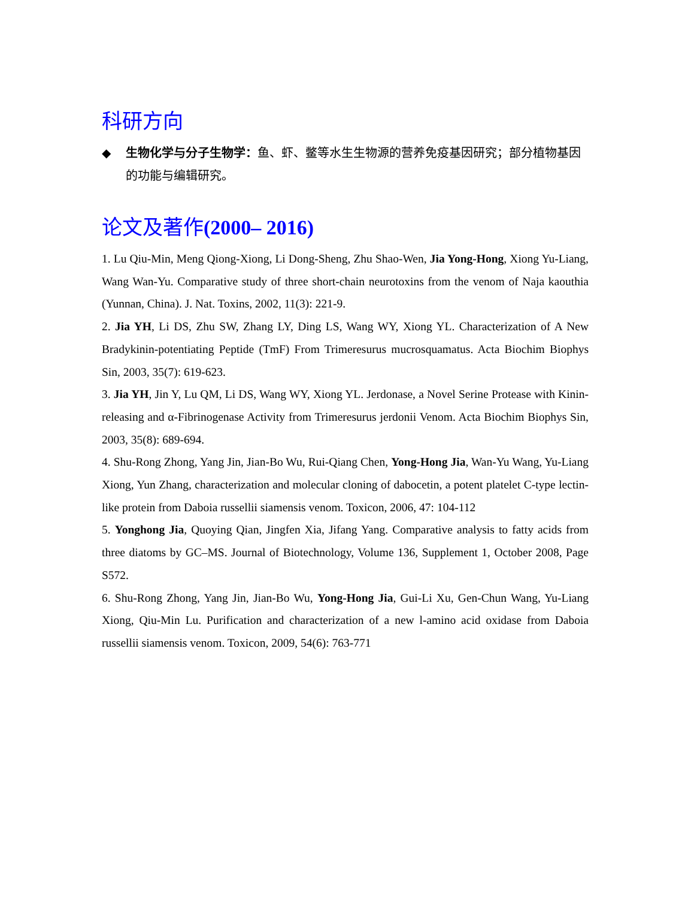科研方向
◆ 生物化学与分子生物学：鱼、虾、鳖等水生生物源的营养免疫基因研究；部分植物基因的功能与编辑研究。
论文及著作(2000– 2016)
1. Lu Qiu-Min, Meng Qiong-Xiong, Li Dong-Sheng, Zhu Shao-Wen, Jia Yong-Hong, Xiong Yu-Liang, Wang Wan-Yu. Comparative study of three short-chain neurotoxins from the venom of Naja kaouthia (Yunnan, China). J. Nat. Toxins, 2002, 11(3): 221-9.
2. Jia YH, Li DS, Zhu SW, Zhang LY, Ding LS, Wang WY, Xiong YL. Characterization of A New Bradykinin-potentiating Peptide (TmF) From Trimeresurus mucrosquamatus. Acta Biochim Biophys Sin, 2003, 35(7): 619-623.
3. Jia YH, Jin Y, Lu QM, Li DS, Wang WY, Xiong YL. Jerdonase, a Novel Serine Protease with Kinin-releasing and α-Fibrinogenase Activity from Trimeresurus jerdonii Venom. Acta Biochim Biophys Sin, 2003, 35(8): 689-694.
4. Shu-Rong Zhong, Yang Jin, Jian-Bo Wu, Rui-Qiang Chen, Yong-Hong Jia, Wan-Yu Wang, Yu-Liang Xiong, Yun Zhang, characterization and molecular cloning of dabocetin, a potent platelet C-type lectin-like protein from Daboia russellii siamensis venom. Toxicon, 2006, 47: 104-112
5. Yonghong Jia, Quoying Qian, Jingfen Xia, Jifang Yang. Comparative analysis to fatty acids from three diatoms by GC–MS. Journal of Biotechnology, Volume 136, Supplement 1, October 2008, Page S572.
6. Shu-Rong Zhong, Yang Jin, Jian-Bo Wu, Yong-Hong Jia, Gui-Li Xu, Gen-Chun Wang, Yu-Liang Xiong, Qiu-Min Lu. Purification and characterization of a new l-amino acid oxidase from Daboia russellii siamensis venom. Toxicon, 2009, 54(6): 763-771